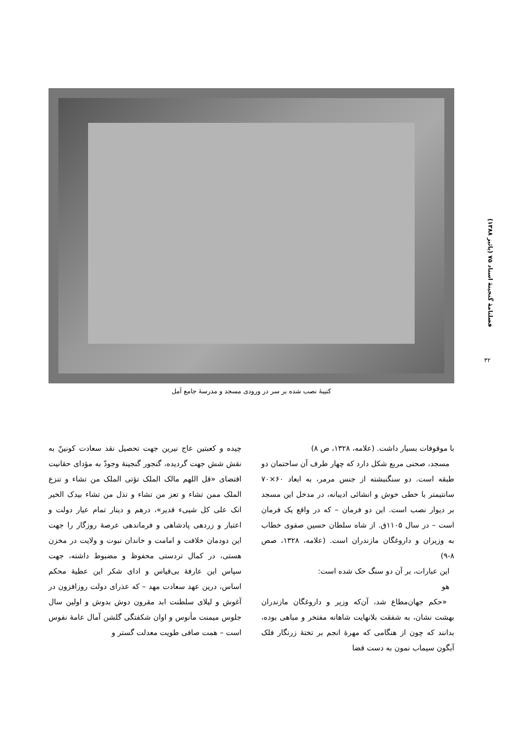فصلنامۀ گنجینۀ اسناد ۷۵ (پائیز ۱۳۸۸)
۳۲
کتیبۀ نصب شده بر سر در ورودی مسجد و مدرسۀ جامع آمل
با موقوفات بسیار داشت. (علامه، ۱۳۲۸، ص ۸)
مسجد، صحنی مربع شکل دارد که چهار طرف آن ساختمان دو طبقه است. دو سنگنبشته از جنس مرمر، به ابعاد ۶۰×۷۰ سانتیمتر با خطی خوش و انشائی ادیبانه، در مدخل این مسجد بر دیوار نصب است. این دو فرمان – که در واقع یک فرمان است – در سال ۱۱۰۵ق. از شاه سلطان حسین صفوی خطاب به وزیران و داروغگان مازندران است. (علامه، ۱۳۲۸، صص ۸-۹)
این عبارات، بر آن دو سنگ حک شده است:
هو
«حکم جهان‌مطاع شد، آن‌که وزیر و داروغگان مازندران بهشت نشان، به شفقت بلانهایت شاهانه مفتخر و مباهی بوده، بدانند که چون از هنگامی که مهرۀ انجم بر تختۀ زرنگار فلک آبگون سیماب نمون به دست قضا
چیده و کعبتین عاج نیرین جهت تحصیل نقد سعادت کونینّ به نقش شش جهت گردیده، گنجور گنجینۀ وجودّ به مؤدای حقانیت اقتضای «قل اللهم مالک الملک تؤتی الملک من تشاء و تنزع الملک ممن تشاء و تعز من تشاء و تذل من تشاء بیدک الخیر انک علی کل شییء قدیر»، درهم و دینار تمام عیار دولت و اعتبار و زردهی پادشاهی و فرماندهی عرصۀ روزگار را جهت این دودمان خلافت و امامت و خاندان نبوت و ولایت در مخزن هستی، در کمال تردستی محفوظ و مضبوط داشته، جهت سپاس این عارفۀ بی‌قیاس و ادای شکر این عطیۀ محکم اساس، درین عهد سعادت مهد – که عذرای دولت روزافزون در آغوش و لیلای سلطنت ابد مقرون دوش بدوش و اولین سال جلوس میمنت مأنوس و اوان شکفتگی گلشن آمال عامۀ نفوس است – همت صافی طویت معدلت گستر و